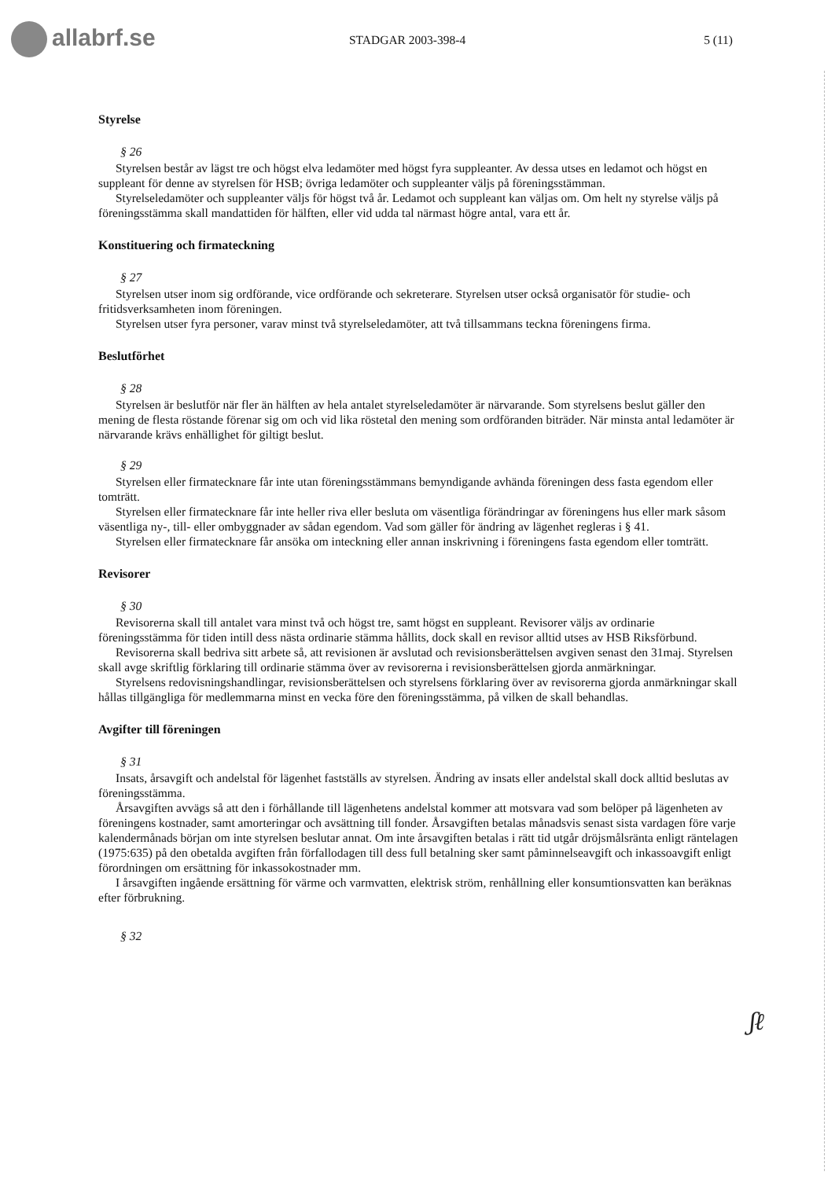allabrf.se
STADGAR 2003-398-4 5 (11)
Styrelse
§ 26
Styrelsen består av lägst tre och högst elva ledamöter med högst fyra suppleanter. Av dessa utses en ledamot och högst en suppleant för denne av styrelsen för HSB; övriga ledamöter och suppleanter väljs på föreningsstämman.
Styrelseledamöter och suppleanter väljs för högst två år. Ledamot och suppleant kan väljas om. Om helt ny styrelse väljs på föreningsstämma skall mandattiden för hälften, eller vid udda tal närmast högre antal, vara ett år.
Konstituering och firmateckning
§ 27
Styrelsen utser inom sig ordförande, vice ordförande och sekreterare. Styrelsen utser också organisatör för studie- och fritidsverksamheten inom föreningen.
Styrelsen utser fyra personer, varav minst två styrelseledamöter, att två tillsammans teckna föreningens firma.
Beslutförhet
§ 28
Styrelsen är beslutför när fler än hälften av hela antalet styrelseledamöter är närvarande. Som styrelsens beslut gäller den mening de flesta röstande förenar sig om och vid lika röstetal den mening som ordföranden biträder. När minsta antal ledamöter är närvarande krävs enhällighet för giltigt beslut.
§ 29
Styrelsen eller firmatecknare får inte utan föreningsstämmans bemyndigande avhända föreningen dess fasta egendom eller tomträtt.
Styrelsen eller firmatecknare får inte heller riva eller besluta om väsentliga förändringar av föreningens hus eller mark såsom väsentliga ny-, till- eller ombyggnader av sådan egendom. Vad som gäller för ändring av lägenhet regleras i § 41.
Styrelsen eller firmatecknare får ansöka om inteckning eller annan inskrivning i föreningens fasta egendom eller tomträtt.
Revisorer
§ 30
Revisorerna skall till antalet vara minst två och högst tre, samt högst en suppleant. Revisorer väljs av ordinarie föreningsstämma för tiden intill dess nästa ordinarie stämma hållits, dock skall en revisor alltid utses av HSB Riksförbund.
Revisorerna skall bedriva sitt arbete så, att revisionen är avslutad och revisionsberättelsen avgiven senast den 31maj. Styrelsen skall avge skriftlig förklaring till ordinarie stämma över av revisorerna i revisionsberättelsen gjorda anmärkningar.
Styrelsens redovisningshandlingar, revisionsberättelsen och styrelsens förklaring över av revisorerna gjorda anmärkningar skall hållas tillgängliga för medlemmarna minst en vecka före den föreningsstämma, på vilken de skall behandlas.
Avgifter till föreningen
§ 31
Insats, årsavgift och andelstal för lägenhet fastställs av styrelsen. Ändring av insats eller andelstal skall dock alltid beslutas av föreningsstämma.
Årsavgiften avvägs så att den i förhållande till lägenhetens andelstal kommer att motsvara vad som belöper på lägenheten av föreningens kostnader, samt amorteringar och avsättning till fonder. Årsavgiften betalas månadsvis senast sista vardagen före varje kalendermånads början om inte styrelsen beslutar annat. Om inte årsavgiften betalas i rätt tid utgår dröjsmålsränta enligt räntelagen (1975:635) på den obetalda avgiften från förfallodagen till dess full betalning sker samt påminnelseavgift och inkassoavgift enligt förordningen om ersättning för inkassokostnader mm.
I årsavgiften ingående ersättning för värme och varmvatten, elektrisk ström, renhållning eller konsumtionsvatten kan beräknas efter förbrukning.
§ 32
ʃℓ